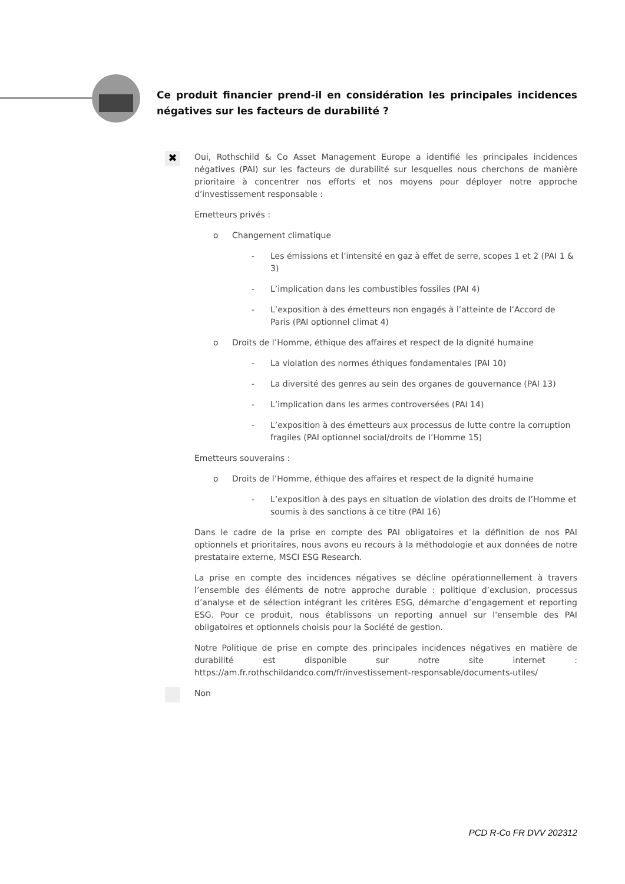Ce produit financier prend-il en considération les principales incidences négatives sur les facteurs de durabilité ?
✖
Oui, Rothschild & Co Asset Management Europe a identifié les principales incidences négatives (PAI) sur les facteurs de durabilité sur lesquelles nous cherchons de manière prioritaire à concentrer nos efforts et nos moyens pour déployer notre approche d’investissement responsable :
Emetteurs privés :
o Changement climatique
- Les émissions et l’intensité en gaz à effet de serre, scopes 1 et 2 (PAI 1 & 3)
- L’implication dans les combustibles fossiles (PAI 4)
- L’exposition à des émetteurs non engagés à l’atteinte de l’Accord de Paris (PAI optionnel climat 4)
o Droits de l’Homme, éthique des affaires et respect de la dignité humaine
- La violation des normes éthiques fondamentales (PAI 10)
- La diversité des genres au sein des organes de gouvernance (PAI 13)
- L’implication dans les armes controversées (PAI 14)
- L’exposition à des émetteurs aux processus de lutte contre la corruption fragiles (PAI optionnel social/droits de l’Homme 15)
Emetteurs souverains :
o Droits de l’Homme, éthique des affaires et respect de la dignité humaine
- L’exposition à des pays en situation de violation des droits de l’Homme et soumis à des sanctions à ce titre (PAI 16)
Dans le cadre de la prise en compte des PAI obligatoires et la définition de nos PAI optionnels et prioritaires, nous avons eu recours à la méthodologie et aux données de notre prestataire externe, MSCI ESG Research.
La prise en compte des incidences négatives se décline opérationnellement à travers l’ensemble des éléments de notre approche durable : politique d’exclusion, processus d’analyse et de sélection intégrant les critères ESG, démarche d’engagement et reporting ESG. Pour ce produit, nous établissons un reporting annuel sur l'ensemble des PAI obligatoires et optionnels choisis pour la Société de gestion.
Notre Politique de prise en compte des principales incidences négatives en matière de durabilité est disponible sur notre site internet : https://am.fr.rothschildandco.com/fr/investissement-responsable/documents-utiles/
Non
PCD R-Co FR DVV 202312